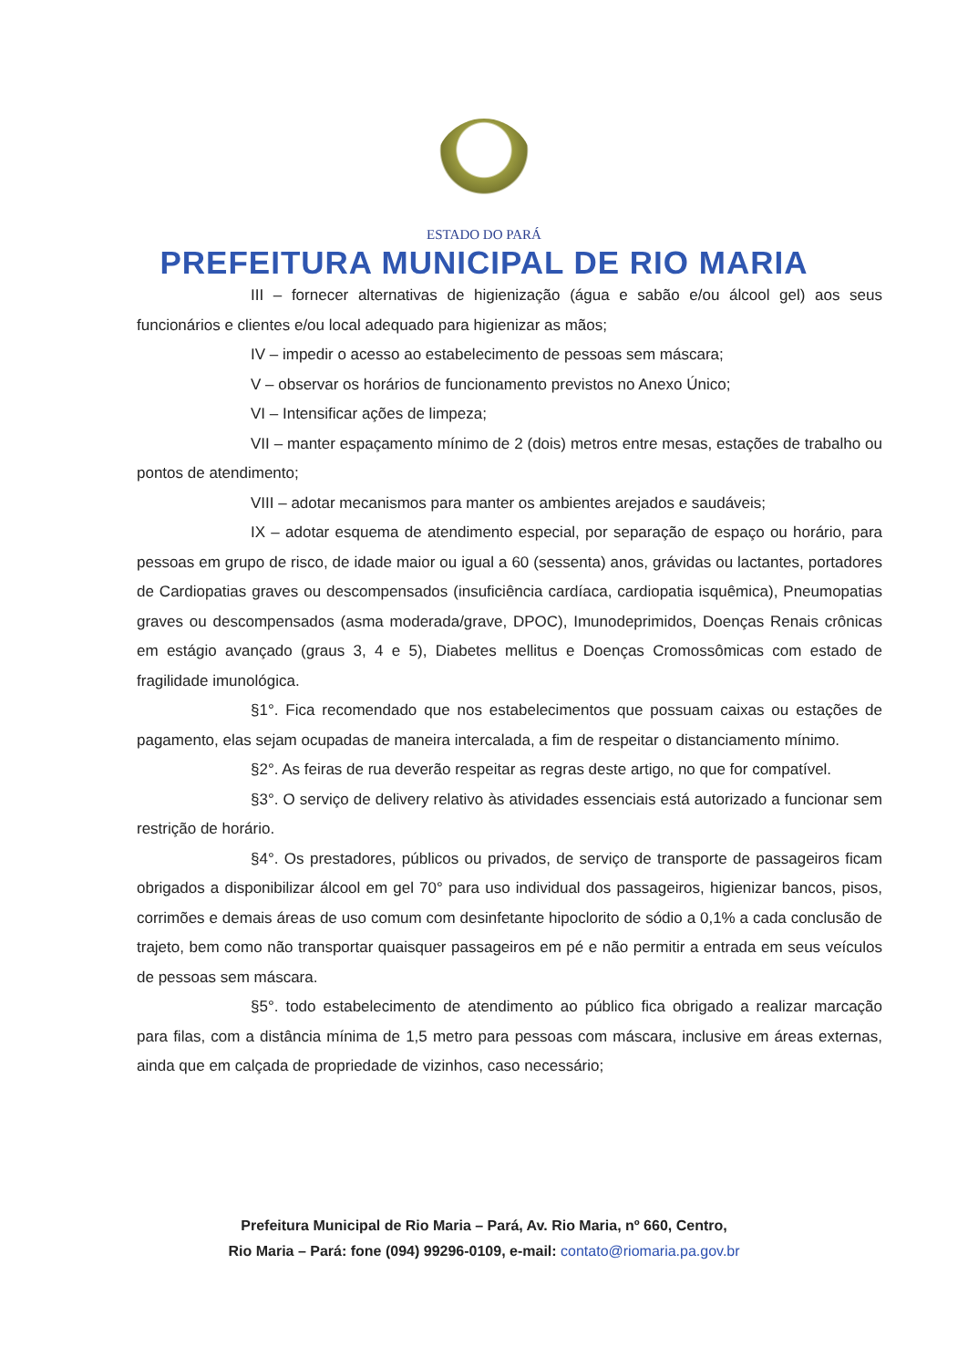ESTADO DO PARÁ
PREFEITURA MUNICIPAL DE RIO MARIA
III – fornecer alternativas de higienização (água e sabão e/ou álcool gel) aos seus funcionários e clientes e/ou local adequado para higienizar as mãos;
IV – impedir o acesso ao estabelecimento de pessoas sem máscara;
V – observar os horários de funcionamento previstos no Anexo Único;
VI – Intensificar ações de limpeza;
VII – manter espaçamento mínimo de 2 (dois) metros entre mesas, estações de trabalho ou pontos de atendimento;
VIII – adotar mecanismos para manter os ambientes arejados e saudáveis;
IX – adotar esquema de atendimento especial, por separação de espaço ou horário, para pessoas em grupo de risco, de idade maior ou igual a 60 (sessenta) anos, grávidas ou lactantes, portadores de Cardiopatias graves ou descompensados (insuficiência cardíaca, cardiopatia isquêmica), Pneumopatias graves ou descompensados (asma moderada/grave, DPOC), Imunodeprimidos, Doenças Renais crônicas em estágio avançado (graus 3, 4 e 5), Diabetes mellitus e Doenças Cromossômicas com estado de fragilidade imunológica.
§1°. Fica recomendado que nos estabelecimentos que possuam caixas ou estações de pagamento, elas sejam ocupadas de maneira intercalada, a fim de respeitar o distanciamento mínimo.
§2°. As feiras de rua deverão respeitar as regras deste artigo, no que for compatível.
§3°. O serviço de delivery relativo às atividades essenciais está autorizado a funcionar sem restrição de horário.
§4°. Os prestadores, públicos ou privados, de serviço de transporte de passageiros ficam obrigados a disponibilizar álcool em gel 70° para uso individual dos passageiros, higienizar bancos, pisos, corrimões e demais áreas de uso comum com desinfetante hipoclorito de sódio a 0,1% a cada conclusão de trajeto, bem como não transportar quaisquer passageiros em pé e não permitir a entrada em seus veículos de pessoas sem máscara.
§5°. todo estabelecimento de atendimento ao público fica obrigado a realizar marcação para filas, com a distância mínima de 1,5 metro para pessoas com máscara, inclusive em áreas externas, ainda que em calçada de propriedade de vizinhos, caso necessário;
Prefeitura Municipal de Rio Maria – Pará, Av. Rio Maria, nº 660, Centro,
Rio Maria – Pará: fone (094) 99296-0109, e-mail: contato@riomaria.pa.gov.br